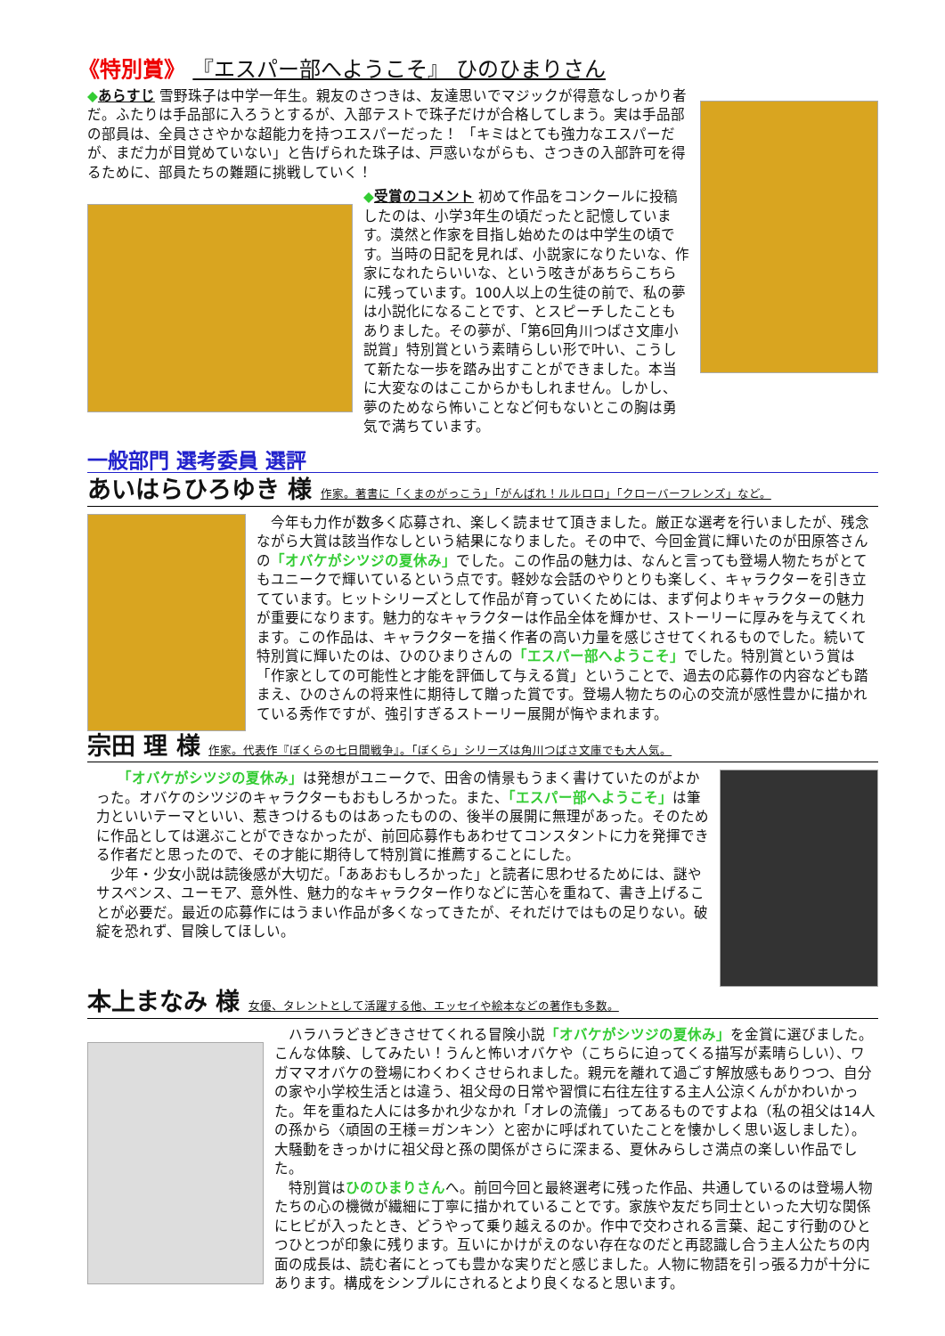《特別賞》 『エスパー部へようこそ』 ひのひまりさん
◆あらすじ 雪野珠子は中学一年生。親友のさつきは、友達思いでマジックが得意なしっかり者だ。ふたりは手品部に入ろうとするが、入部テストで珠子だけが合格してしまう。実は手品部の部員は、全員ささやかな超能力を持つエスパーだった！ 「キミはとても強力なエスパーだが、まだ力が目覚めていない」と告げられた珠子は、戸惑いながらも、さつきの入部許可を得るために、部員たちの難題に挑戦していく！
◆受賞のコメント 初めて作品をコンクールに投稿したのは、小学3年生の頃だったと記憶しています。漠然と作家を目指し始めたのは中学生の頃です。当時の日記を見れば、小説家になりたいな、作家になれたらいいな、という呟きがあちらこちらに残っています。100人以上の生徒の前で、私の夢は小説化になることです、とスピーチしたこともありました。その夢が、「第6回角川つばさ文庫小説賞」特別賞という素晴らしい形で叶い、こうして新たな一歩を踏み出すことができました。本当に大変なのはここからかもしれません。しかし、夢のためなら怖いことなど何もないとこの胸は勇気で満ちています。
一般部門 選考委員 選評
あいはらひろゆき 様 作家。著書に「くまのがっこう」「がんばれ！ルルロロ」「クローバーフレンズ」など。
　今年も力作が数多く応募され、楽しく読ませて頂きました。厳正な選考を行いましたが、残念ながら大賞は該当作なしという結果になりました。その中で、今回金賞に輝いたのが田原答さんの「オバケがシツジの夏休み」でした。この作品の魅力は、なんと言っても登場人物たちがとてもユニークで輝いているという点です。軽妙な会話のやりとりも楽しく、キャラクターを引き立てています。ヒットシリーズとして作品が育っていくためには、まず何よりキャラクターの魅力が重要になります。魅力的なキャラクターは作品全体を輝かせ、ストーリーに厚みを与えてくれます。この作品は、キャラクターを描く作者の高い力量を感じさせてくれるものでした。続いて特別賞に輝いたのは、ひのひまりさんの「エスパー部へようこそ」でした。特別賞という賞は「作家としての可能性と才能を評価して与える賞」ということで、過去の応募作の内容なども踏まえ、ひのさんの将来性に期待して贈った賞です。登場人物たちの心の交流が感性豊かに描かれている秀作ですが、強引すぎるストーリー展開が悔やまれます。
宗田 理 様 作家。代表作『ぼくらの七日間戦争』。「ぼくら」シリーズは角川つばさ文庫でも大人気。
　　「オバケがシツジの夏休み」は発想がユニークで、田舎の情景もうまく書けていたのがよかった。オバケのシツジのキャラクターもおもしろかった。また、「エスパー部へようこそ」は筆力といいテーマといい、惹きつけるものはあったものの、後半の展開に無理があった。そのために作品としては選ぶことができなかったが、前回応募作もあわせてコンスタントに力を発揮できる作者だと思ったので、その才能に期待して特別賞に推薦することにした。
　少年・少女小説は読後感が大切だ。「ああおもしろかった」と読者に思わせるためには、謎やサスペンス、ユーモア、意外性、魅力的なキャラクター作りなどに苦心を重ねて、書き上げることが必要だ。最近の応募作にはうまい作品が多くなってきたが、それだけではもの足りない。破綻を恐れず、冒険してほしい。
本上まなみ 様 女優、タレントとして活躍する他、エッセイや絵本などの著作も多数。
　ハラハラどきどきさせてくれる冒険小説「オバケがシツジの夏休み」を金賞に選びました。こんな体験、してみたい！うんと怖いオバケや（こちらに迫ってくる描写が素晴らしい）、ワガママオバケの登場にわくわくさせられました。親元を離れて過ごす解放感もありつつ、自分の家や小学校生活とは違う、祖父母の日常や習慣に右往左往する主人公涼くんがかわいかった。年を重ねた人には多かれ少なかれ「オレの流儀」ってあるものですよね（私の祖父は14人の孫から〈頑固の王様＝ガンキン〉と密かに呼ばれていたことを懐かしく思い返しました）。大騒動をきっかけに祖父母と孫の関係がさらに深まる、夏休みらしさ満点の楽しい作品でした。
　特別賞はひのひまりさんへ。前回今回と最終選考に残った作品、共通しているのは登場人物たちの心の機微が繊細に丁寧に描かれていることです。家族や友だち同士といった大切な関係にヒビが入ったとき、どうやって乗り越えるのか。作中で交わされる言葉、起こす行動のひとつひとつが印象に残ります。互いにかけがえのない存在なのだと再認識し合う主人公たちの内面の成長は、読む者にとっても豊かな実りだと感じました。人物に物語を引っ張る力が十分にあります。構成をシンプルにされるとより良くなると思います。